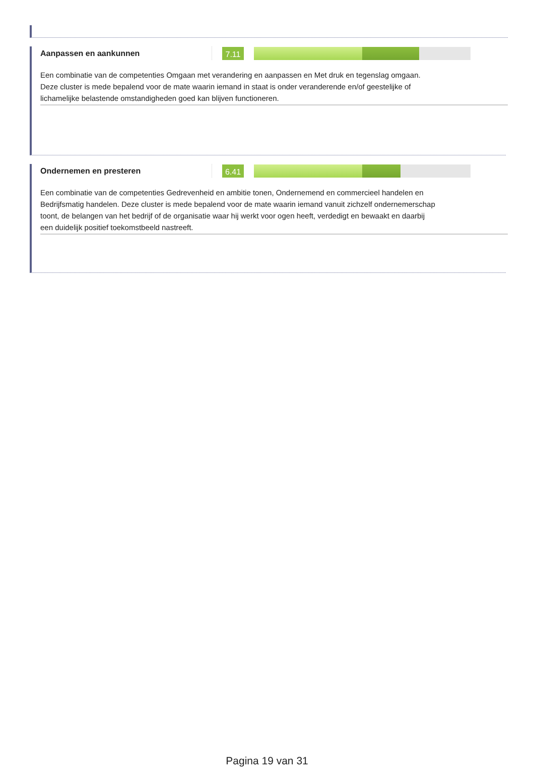Aanpassen en aankunnen
7.11
Een combinatie van de competenties Omgaan met verandering en aanpassen en Met druk en tegenslag omgaan. Deze cluster is mede bepalend voor de mate waarin iemand in staat is onder veranderende en/of geestelijke of lichamelijke belastende omstandigheden goed kan blijven functioneren.
Ondernemen en presteren
6.41
Een combinatie van de competenties Gedrevenheid en ambitie tonen, Ondernemend en commercieel handelen en Bedrijfsmatig handelen. Deze cluster is mede bepalend voor de mate waarin iemand vanuit zichzelf ondernemerschap toont, de belangen van het bedrijf of de organisatie waar hij werkt voor ogen heeft, verdedigt en bewaakt en daarbij een duidelijk positief toekomstbeeld nastreeft.
Pagina 19 van 31